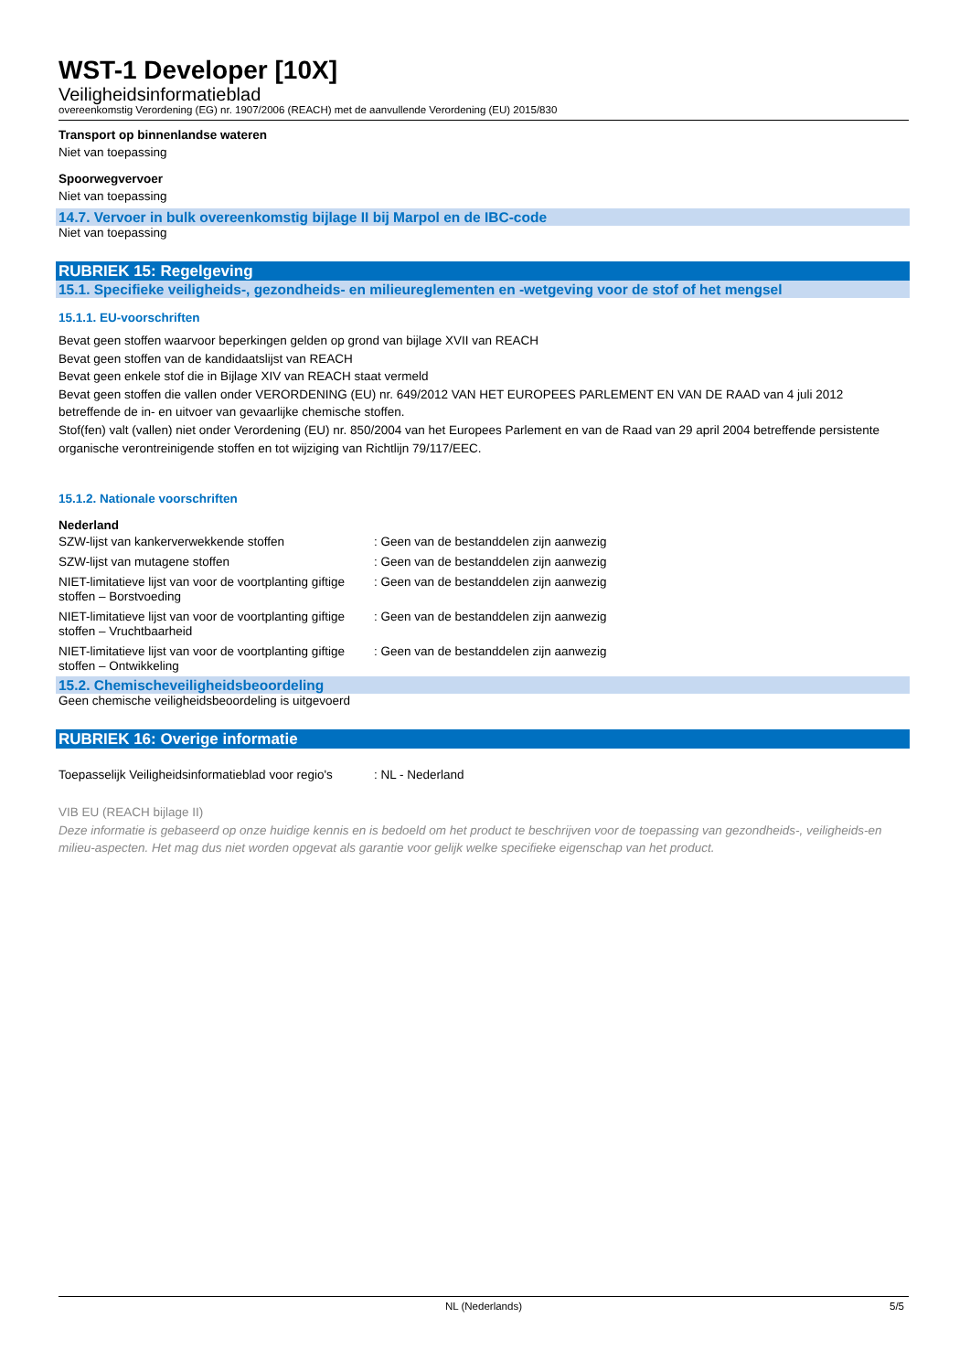WST-1 Developer [10X]
Veiligheidsinformatieblad
overeenkomstig Verordening (EG) nr. 1907/2006 (REACH) met de aanvullende Verordening (EU) 2015/830
Transport op binnenlandse wateren
Niet van toepassing
Spoorwegvervoer
Niet van toepassing
14.7. Vervoer in bulk overeenkomstig bijlage II bij Marpol en de IBC-code
Niet van toepassing
RUBRIEK 15: Regelgeving
15.1. Specifieke veiligheids-, gezondheids- en milieureglementen en -wetgeving voor de stof of het mengsel
15.1.1. EU-voorschriften
Bevat geen stoffen waarvoor beperkingen gelden op grond van bijlage XVII van REACH
Bevat geen stoffen van de kandidaatslijst van REACH
Bevat geen enkele stof die in Bijlage XIV van REACH staat vermeld
Bevat geen stoffen die vallen onder VERORDENING (EU) nr. 649/2012 VAN HET EUROPEES PARLEMENT EN VAN DE RAAD van 4 juli 2012 betreffende de in- en uitvoer van gevaarlijke chemische stoffen.
Stof(fen) valt (vallen) niet onder Verordening (EU) nr. 850/2004 van het Europees Parlement en van de Raad van 29 april 2004 betreffende persistente organische verontreinigende stoffen en tot wijziging van Richtlijn 79/117/EEC.
15.1.2. Nationale voorschriften
Nederland
| SZW-lijst van kankerverwekkende stoffen | : Geen van de bestanddelen zijn aanwezig |
| SZW-lijst van mutagene stoffen | : Geen van de bestanddelen zijn aanwezig |
| NIET-limitatieve lijst van voor de voortplanting giftige stoffen – Borstvoeding | : Geen van de bestanddelen zijn aanwezig |
| NIET-limitatieve lijst van voor de voortplanting giftige stoffen – Vruchtbaarheid | : Geen van de bestanddelen zijn aanwezig |
| NIET-limitatieve lijst van voor de voortplanting giftige stoffen – Ontwikkeling | : Geen van de bestanddelen zijn aanwezig |
15.2. Chemischeveiligheidsbeoordeling
Geen chemische veiligheidsbeoordeling is uitgevoerd
RUBRIEK 16: Overige informatie
| Toepasselijk Veiligheidsinformatieblad voor regio's | : NL - Nederland |
VIB EU (REACH bijlage II)
Deze informatie is gebaseerd op onze huidige kennis en is bedoeld om het product te beschrijven voor de toepassing van gezondheids-, veiligheids-en milieu-aspecten. Het mag dus niet worden opgevat als garantie voor gelijk welke specifieke eigenschap van het product.
NL (Nederlands) 5/5